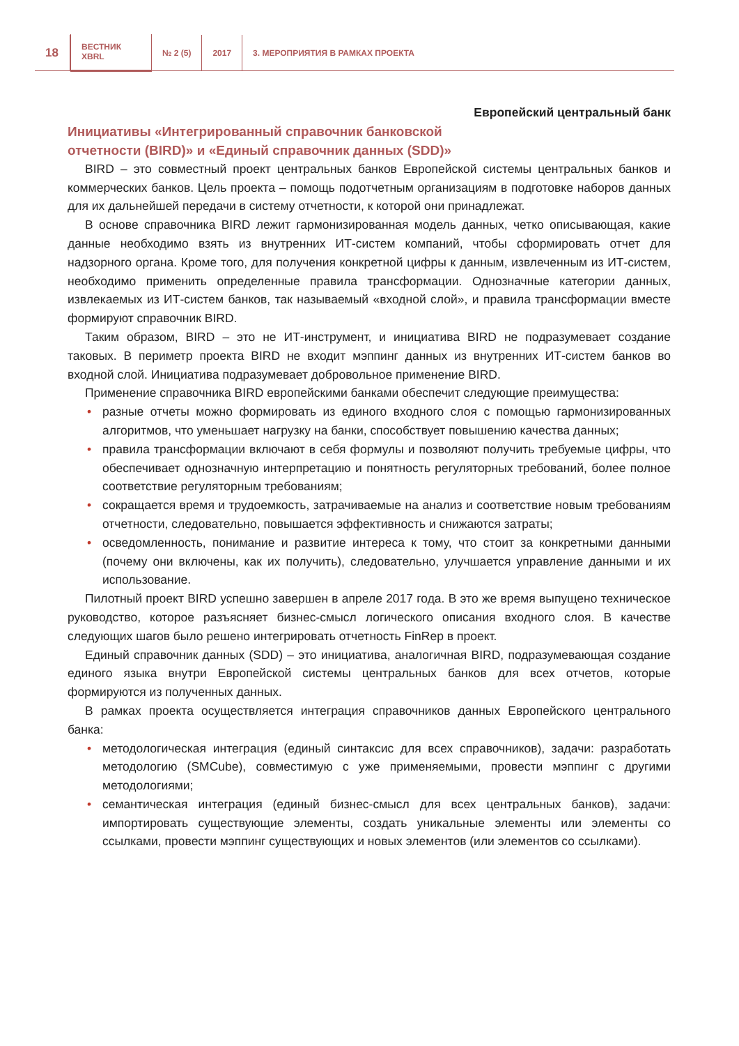18
ВЕСТНИК
XBRL
№ 2 (5) 2017
3. МЕРОПРИЯТИЯ В РАМКАХ ПРОЕКТА
Европейский центральный банк
Инициативы «Интегрированный справочник банковской
отчетности (BIRD)» и «Единый справочник данных (SDD)»
BIRD – это совместный проект центральных банков Европейской системы центральных банков и коммерческих банков. Цель проекта – помощь подотчетным организациям в подготовке наборов данных для их дальнейшей передачи в систему отчетности, к которой они принадлежат.
В основе справочника BIRD лежит гармонизированная модель данных, четко описывающая, какие данные необходимо взять из внутренних ИТ-систем компаний, чтобы сформировать отчет для надзорного органа. Кроме того, для получения конкретной цифры к данным, извлеченным из ИТ-систем, необходимо применить определенные правила трансформации. Однозначные категории данных, извлекаемых из ИТ-систем банков, так называемый «входной слой», и правила трансформации вместе формируют справочник BIRD.
Таким образом, BIRD – это не ИТ-инструмент, и инициатива BIRD не подразумевает создание таковых. В периметр проекта BIRD не входит мэппинг данных из внутренних ИТ-систем банков во входной слой. Инициатива подразумевает добровольное применение BIRD.
Применение справочника BIRD европейскими банками обеспечит следующие преимущества:
• разные отчеты можно формировать из единого входного слоя с помощью гармонизированных алгоритмов, что уменьшает нагрузку на банки, способствует повышению качества данных;
• правила трансформации включают в себя формулы и позволяют получить требуемые цифры, что обеспечивает однозначную интерпретацию и понятность регуляторных требований, более полное соответствие регуляторным требованиям;
• сокращается время и трудоемкость, затрачиваемые на анализ и соответствие новым требованиям отчетности, следовательно, повышается эффективность и снижаются затраты;
• осведомленность, понимание и развитие интереса к тому, что стоит за конкретными данными (почему они включены, как их получить), следовательно, улучшается управление данными и их использование.
Пилотный проект BIRD успешно завершен в апреле 2017 года. В это же время выпущено техническое руководство, которое разъясняет бизнес-смысл логического описания входного слоя. В качестве следующих шагов было решено интегрировать отчетность FinRep в проект.
Единый справочник данных (SDD) – это инициатива, аналогичная BIRD, подразумевающая создание единого языка внутри Европейской системы центральных банков для всех отчетов, которые формируются из полученных данных.
В рамках проекта осуществляется интеграция справочников данных Европейского центрального банка:
• методологическая интеграция (единый синтаксис для всех справочников), задачи: разработать методологию (SMCube), совместимую с уже применяемыми, провести мэппинг с другими методологиями;
• семантическая интеграция (единый бизнес-смысл для всех центральных банков), задачи: импортировать существующие элементы, создать уникальные элементы или элементы со ссылками, провести мэппинг существующих и новых элементов (или элементов со ссылками).